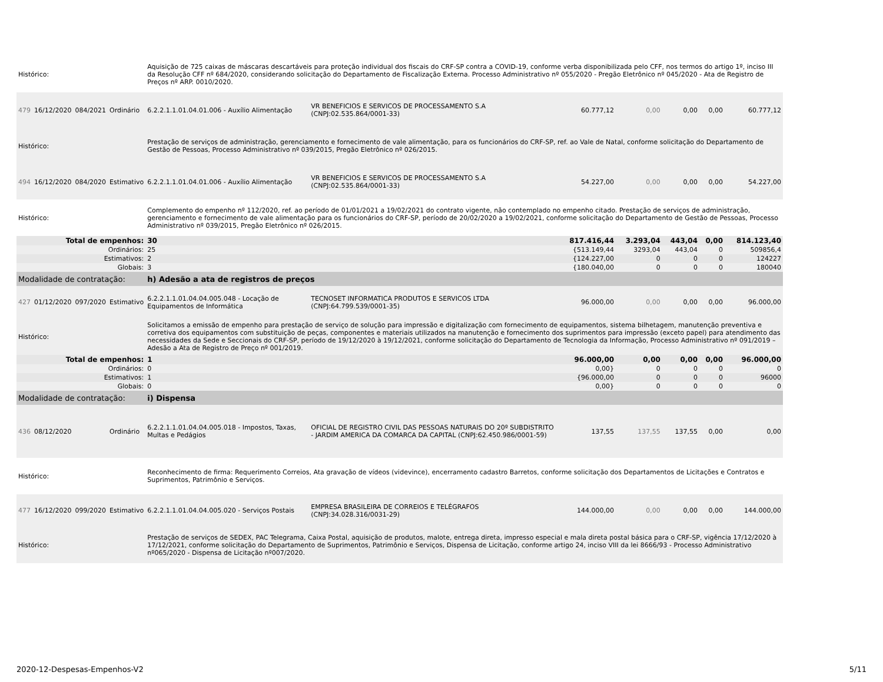| Histórico: | | | | Aquisição de 725 caixas de máscaras descartáveis para proteção individual dos fiscais do CRF-SP contra a COVID-19, conforme verba disponibilizada pelo CFF, nos termos do artigo 1º, inciso III da Resolução CFF nº 684/2020, considerando solicitação do Departamento de Fiscalização Externa. Processo Administrativo nº 055/2020 - Pregão Eletrônico nº 045/2020 - Ata de Registro de Preços nº ARP. 0010/2020. | | | | | | |
| 479 | 16/12/2020 | 084/2021 | Ordinário | 6.2.2.1.1.01.04.01.006 - Auxílio Alimentação | VR BENEFICIOS E SERVICOS DE PROCESSAMENTO S.A (CNPJ:02.535.864/0001-33) | 60.777,12 | 0,00 | 0,00 | 0,00 | 60.777,12 |
| Histórico: | | | | Prestação de serviços de administração, gerenciamento e fornecimento de vale alimentação, para os funcionários do CRF-SP, ref. ao Vale de Natal, conforme solicitação do Departamento de Gestão de Pessoas, Processo Administrativo nº 039/2015, Pregão Eletrônico nº 026/2015. | | | | | | |
| 494 | 16/12/2020 | 084/2020 | Estimativo | 6.2.2.1.1.01.04.01.006 - Auxílio Alimentação | VR BENEFICIOS E SERVICOS DE PROCESSAMENTO S.A (CNPJ:02.535.864/0001-33) | 54.227,00 | 0,00 | 0,00 | 0,00 | 54.227,00 |
| Histórico: | | | | Complemento do empenho nº 112/2020, ref. ao período de 01/01/2021 a 19/02/2021 do contrato vigente, não contemplado no empenho citado. Prestação de serviços de administração, gerenciamento e fornecimento de vale alimentação para os funcionários do CRF-SP, período de 20/02/2020 a 19/02/2021, conforme solicitação do Departamento de Gestão de Pessoas, Processo Administrativo nº 039/2015, Pregão Eletrônico nº 026/2015. | | | | | | |
| Total de empenhos: | | | | 30 | | 817.416,44 | 3.293,04 | 443,04 | 0,00 | 814.123,40 |
| Ordinários: | | | | 25 | | {513.149,44 | 3293,04 | 443,04 | 0 | 509856,4 |
| Estimativos: | | | | 2 | | {124.227,00 | 0 | 0 | 0 | 124227 |
| Globais: | | | | 3 | | {180.040,00 | 0 | 0 | 0 | 180040 |
| Modalidade de contratação: | | | | h) Adesão a ata de registros de preços | | | | | | |
| 427 | 01/12/2020 | 097/2020 | Estimativo | 6.2.2.1.1.01.04.04.005.048 - Locação de Equipamentos de Informática | TECNOSET INFORMATICA PRODUTOS E SERVICOS LTDA (CNPJ:64.799.539/0001-35) | 96.000,00 | 0,00 | 0,00 | 0,00 | 96.000,00 |
| Histórico: | | | | Solicitamos a emissão de empenho para prestação de serviço de solução para impressão e digitalização com fornecimento de equipamentos, sistema bilhetagem, manutenção preventiva e corretiva dos equipamentos com substituição de peças, componentes e materiais utilizados na manutenção e fornecimento dos suprimentos para impressão (exceto papel) para atendimento das necessidades da Sede e Seccionais do CRF-SP, período de 19/12/2020 à 19/12/2021, conforme solicitação do Departamento de Tecnologia da Informação, Processo Administrativo nº 091/2019 – Adesão a Ata de Registro de Preço nº 001/2019. | | | | | | |
| Total de empenhos: | | | | 1 | | 96.000,00 | 0,00 | 0,00 | 0,00 | 96.000,00 |
| Ordinários: | | | | 0 | | 0,00} | 0 | 0 | 0 | 0 |
| Estimativos: | | | | 1 | | {96.000,00 | 0 | 0 | 0 | 96000 |
| Globais: | | | | 0 | | 0,00} | 0 | 0 | 0 | 0 |
| Modalidade de contratação: | | | | i) Dispensa | | | | | | |
| 436 | 08/12/2020 | | Ordinário | 6.2.2.1.1.01.04.04.005.018 - Impostos, Taxas, Multas e Pedágios | OFICIAL DE REGISTRO CIVIL DAS PESSOAS NATURAIS DO 20º SUBDISTRITO - JARDIM AMERICA DA COMARCA DA CAPITAL (CNPJ:62.450.986/0001-59) | 137,55 | 137,55 | 137,55 | 0,00 | 0,00 |
| Histórico: | | | | Reconhecimento de firma: Requerimento Correios, Ata gravação de vídeos (videvince), encerramento cadastro Barretos, conforme solicitação dos Departamentos de Licitações e Contratos e Suprimentos, Patrimônio e Serviços. | | | | | | |
| 477 | 16/12/2020 | 099/2020 | Estimativo | 6.2.2.1.1.01.04.04.005.020 - Serviços Postais | EMPRESA BRASILEIRA DE CORREIOS E TELÉGRAFOS (CNPJ:34.028.316/0031-29) | 144.000,00 | 0,00 | 0,00 | 0,00 | 144.000,00 |
| Histórico: | | | | Prestação de serviços de SEDEX, PAC Telegrama, Caixa Postal, aquisição de produtos, malote, entrega direta, impresso especial e mala direta postal básica para o CRF-SP, vigência 17/12/2020 à 17/12/2021, conforme solicitação do Departamento de Suprimentos, Patrimônio e Serviços, Dispensa de Licitação, conforme artigo 24, inciso VIII da lei 8666/93 - Processo Administrativo nº065/2020 - Dispensa de Licitação nº007/2020. | | | | | | |
2020-12-Despesas-Empenhos-V2 5/11